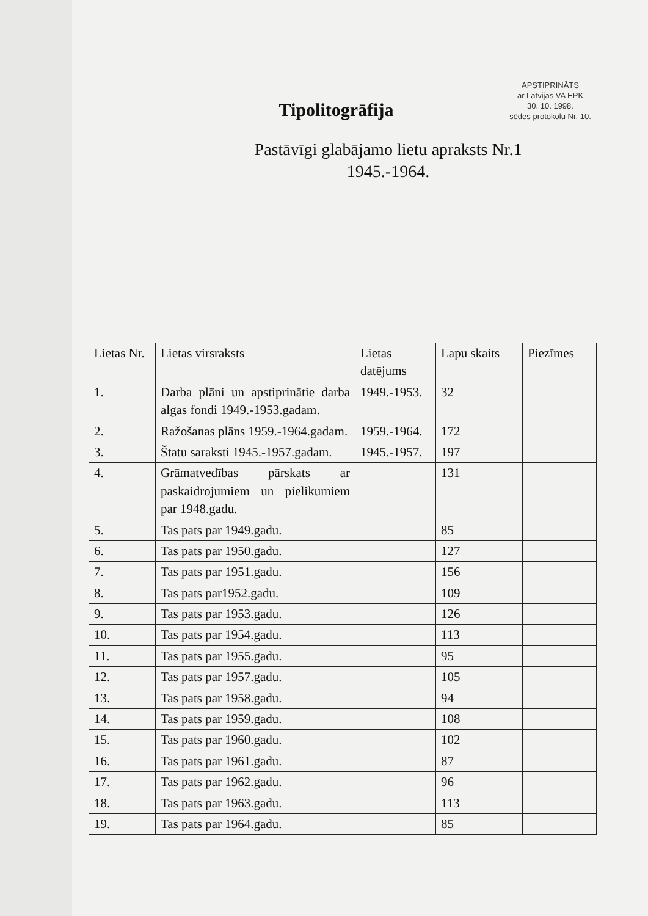APSTIPRINĀTS
ar Latvijas VA EPK
30. 10. 1998.
sēdes protokolu Nr. 10.
Tipolitogrāfija
Pastāvīgi glabājamo lietu apraksts Nr.1
1945.-1964.
| Lietas Nr. | Lietas virsraksts | Lietas datējums | Lapu skaits | Piezīmes |
| --- | --- | --- | --- | --- |
| 1. | Darba plāni un apstiprinātie darba algas fondi 1949.-1953.gadam. | 1949.-1953. | 32 | |
| 2. | Ražošanas plāns 1959.-1964.gadam. | 1959.-1964. | 172 | |
| 3. | Štatu saraksti 1945.-1957.gadam. | 1945.-1957. | 197 | |
| 4. | Grāmatvedības pārskats ar paskaidrojumiem un pielikumiem par 1948.gadu. | | 131 | |
| 5. | Tas pats par 1949.gadu. | | 85 | |
| 6. | Tas pats par 1950.gadu. | | 127 | |
| 7. | Tas pats par 1951.gadu. | | 156 | |
| 8. | Tas pats par1952.gadu. | | 109 | |
| 9. | Tas pats par 1953.gadu. | | 126 | |
| 10. | Tas pats par 1954.gadu. | | 113 | |
| 11. | Tas pats par 1955.gadu. | | 95 | |
| 12. | Tas pats par 1957.gadu. | | 105 | |
| 13. | Tas pats par 1958.gadu. | | 94 | |
| 14. | Tas pats par 1959.gadu. | | 108 | |
| 15. | Tas pats par 1960.gadu. | | 102 | |
| 16. | Tas pats par 1961.gadu. | | 87 | |
| 17. | Tas pats par 1962.gadu. | | 96 | |
| 18. | Tas pats par 1963.gadu. | | 113 | |
| 19. | Tas pats par 1964.gadu. | | 85 | |